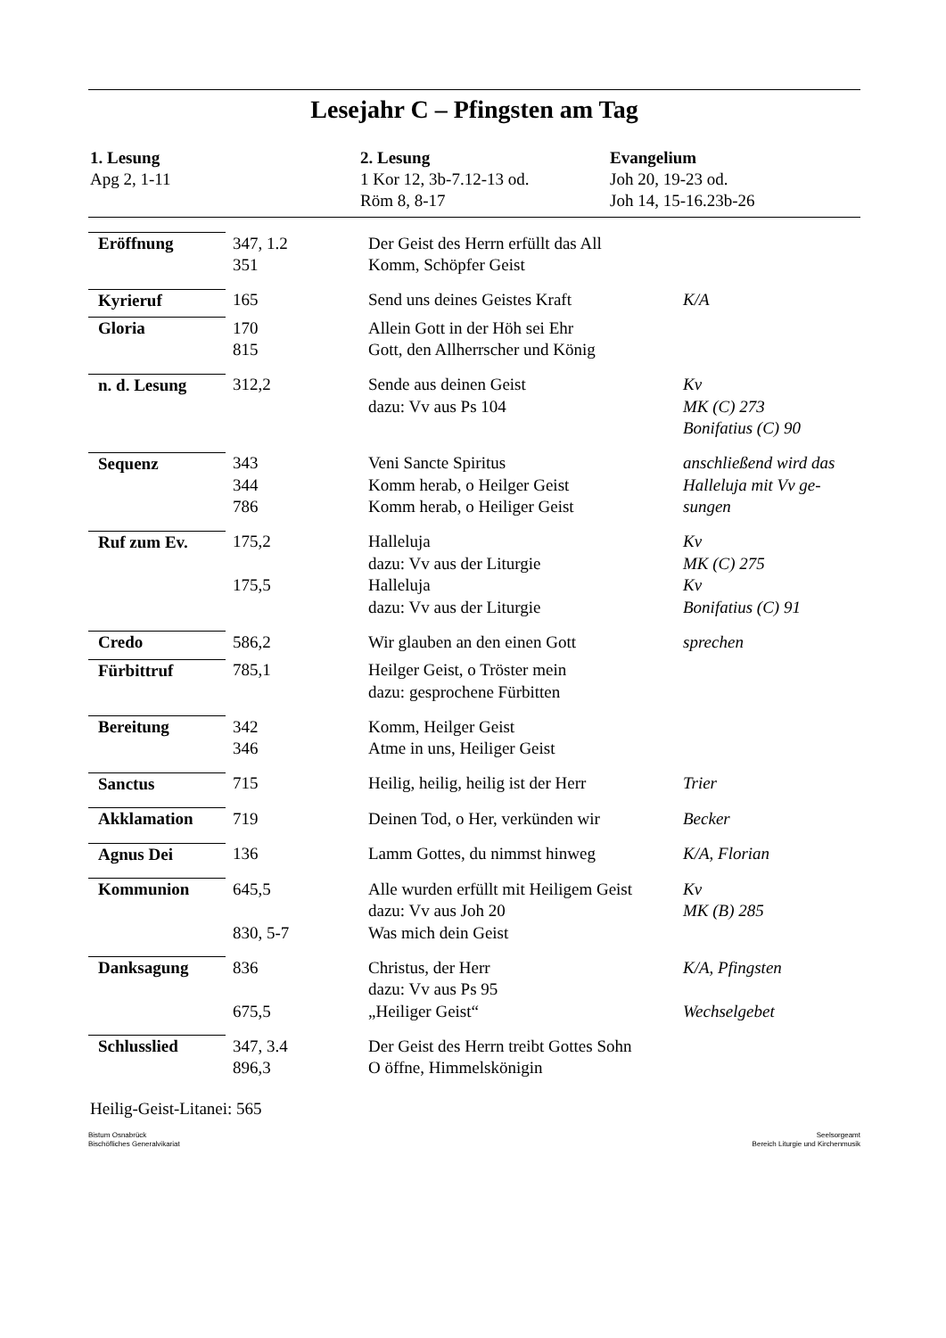Lesejahr C – Pfingsten am Tag
1. Lesung
Apg 2, 1-11
2. Lesung
1 Kor 12, 3b-7.12-13 od.
Röm 8, 8-17
Evangelium
Joh 20, 19-23 od.
Joh 14, 15-16.23b-26
| Eröffnung | 347, 1.2 351 | Der Geist des Herrn erfüllt das All Komm, Schöpfer Geist | |
| Kyrieruf | 165 | Send uns deines Geistes Kraft | K/A |
| Gloria | 170 815 | Allein Gott in der Höh sei Ehr Gott, den Allherrscher und König | |
| n. d. Lesung | 312,2 | Sende aus deinen Geist dazu: Vv aus Ps 104 | Kv MK (C) 273 Bonifatius (C) 90 |
| Sequenz | 343 344 786 | Veni Sancte Spiritus Komm herab, o Heilger Geist Komm herab, o Heiliger Geist | anschließend wird das Halleluja mit Vv ge- sungen |
| Ruf zum Ev. | 175,2 175,5 | Halleluja dazu: Vv aus der Liturgie Halleluja dazu: Vv aus der Liturgie | Kv MK (C) 275 Kv Bonifatius (C) 91 |
| Credo | 586,2 | Wir glauben an den einen Gott | sprechen |
| Fürbittruf | 785,1 | Heilger Geist, o Tröster mein dazu: gesprochene Fürbitten | |
| Bereitung | 342 346 | Komm, Heilger Geist Atme in uns, Heiliger Geist | |
| Sanctus | 715 | Heilig, heilig, heilig ist der Herr | Trier |
| Akklamation | 719 | Deinen Tod, o Her, verkünden wir | Becker |
| Agnus Dei | 136 | Lamm Gottes, du nimmst hinweg | K/A, Florian |
| Kommunion | 645,5 830, 5-7 | Alle wurden erfüllt mit Heiligem Geist dazu: Vv aus Joh 20 Was mich dein Geist | Kv MK (B) 285 |
| Danksagung | 836 675,5 | Christus, der Herr dazu: Vv aus Ps 95 „Heiliger Geist“ | K/A, Pfingsten Wechselgebet |
| Schlusslied | 347, 3.4 896,3 | Der Geist des Herrn treibt Gottes Sohn O öffne, Himmelskönigin | |
Heilig-Geist-Litanei: 565
Bistum Osnabrück
Bischöfliches Generalvikariat
Seelsorgeamt
Bereich Liturgie und Kirchenmusik